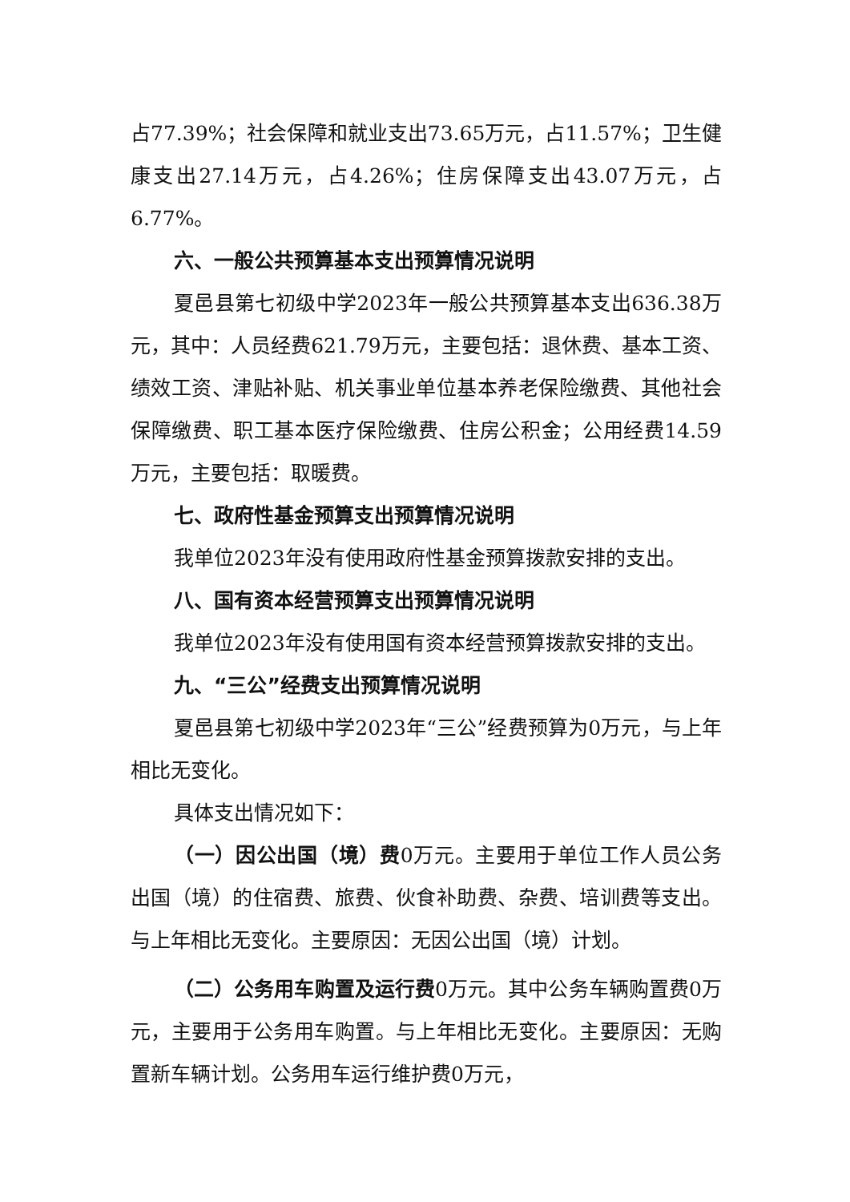占77.39%；社会保障和就业支出73.65万元，占11.57%；卫生健康支出27.14万元，占4.26%；住房保障支出43.07万元，占6.77%。
六、一般公共预算基本支出预算情况说明
夏邑县第七初级中学2023年一般公共预算基本支出636.38万元，其中：人员经费621.79万元，主要包括：退休费、基本工资、绩效工资、津贴补贴、机关事业单位基本养老保险缴费、其他社会保障缴费、职工基本医疗保险缴费、住房公积金；公用经费14.59万元，主要包括：取暖费。
七、政府性基金预算支出预算情况说明
我单位2023年没有使用政府性基金预算拨款安排的支出。
八、国有资本经营预算支出预算情况说明
我单位2023年没有使用国有资本经营预算拨款安排的支出。
九、“三公”经费支出预算情况说明
夏邑县第七初级中学2023年“三公”经费预算为0万元，与上年相比无变化。
具体支出情况如下：
（一）因公出国（境）费0万元。主要用于单位工作人员公务出国（境）的住宿费、旅费、伙食补助费、杂费、培训费等支出。与上年相比无变化。主要原因：无因公出国（境）计划。
（二）公务用车购置及运行费0万元。其中公务车辆购置费0万元，主要用于公务用车购置。与上年相比无变化。主要原因：无购置新车辆计划。公务用车运行维护费0万元，